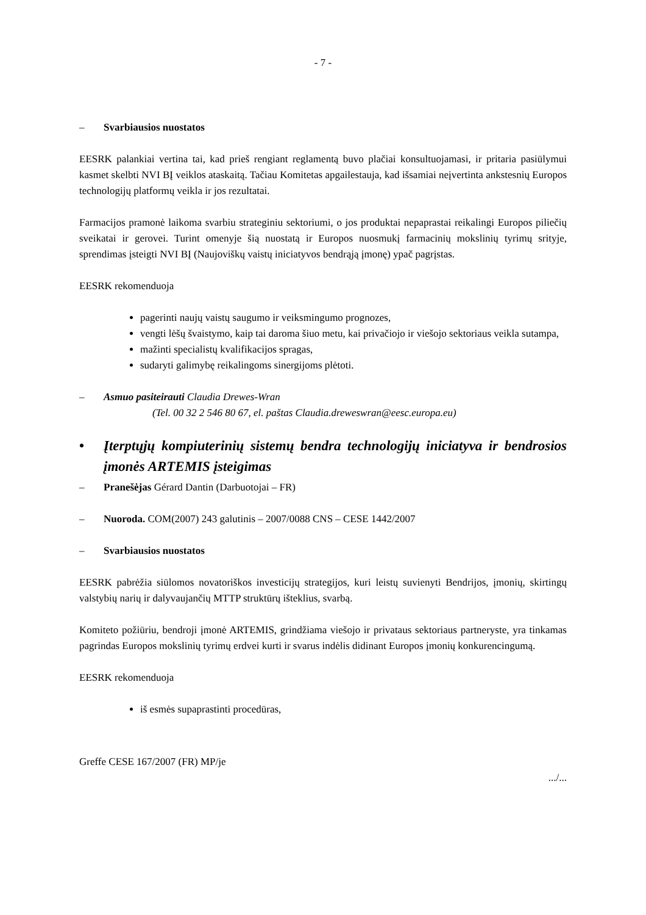- 7 -
– Svarbiausios nuostatos
EESRK palankiai vertina tai, kad prieš rengiant reglamentą buvo plačiai konsultuojamasi, ir pritaria pasiūlymui kasmet skelbti NVI BĮ veiklos ataskaitą. Tačiau Komitetas apgailestauja, kad išsamiai neįvertinta ankstesnių Europos technologijų platformų veikla ir jos rezultatai.
Farmacijos pramonė laikoma svarbiu strateginiu sektoriumi, o jos produktai nepaprastai reikalingi Europos piliečių sveikatai ir gerovei. Turint omenyje šią nuostatą ir Europos nuosmukį farmacinių mokslinių tyrimų srityje, sprendimas įsteigti NVI BĮ (Naujoviškų vaistų iniciatyvos bendrąją įmonę) ypač pagrįstas.
EESRK rekomenduoja
pagerinti naujų vaistų saugumo ir veiksmingumo prognozes,
vengti lėšų švaistymo, kaip tai daroma šiuo metu, kai privačiojo ir viešojo sektoriaus veikla sutampa,
mažinti specialistų kvalifikacijos spragas,
sudaryti galimybę reikalingoms sinergijoms plėtoti.
– Asmuo pasiteirauti Claudia Drewes-Wran
(Tel. 00 32 2 546 80 67, el. paštas Claudia.dreweswran@eesc.europa.eu)
• Įterptųjų kompiuterinių sistemų bendra technologijų iniciatyva ir bendrosios įmonės ARTEMIS įsteigimas
– Pranešėjas Gérard Dantin (Darbuotojai – FR)
– Nuoroda. COM(2007) 243 galutinis – 2007/0088 CNS – CESE 1442/2007
– Svarbiausios nuostatos
EESRK pabrėžia siūlomos novatoriškos investicijų strategijos, kuri leistų suvienyti Bendrijos, įmonių, skirtingų valstybių narių ir dalyvaujančių MTTP struktūrų išteklius, svarbą.
Komiteto požiūriu, bendroji įmonė ARTEMIS, grindžiama viešojo ir privataus sektoriaus partneryste, yra tinkamas pagrindas Europos mokslinių tyrimų erdvei kurti ir svarus indėlis didinant Europos įmonių konkurencingumą.
EESRK rekomenduoja
iš esmės supaprastinti procedūras,
Greffe CESE 167/2007 (FR) MP/je
.../...